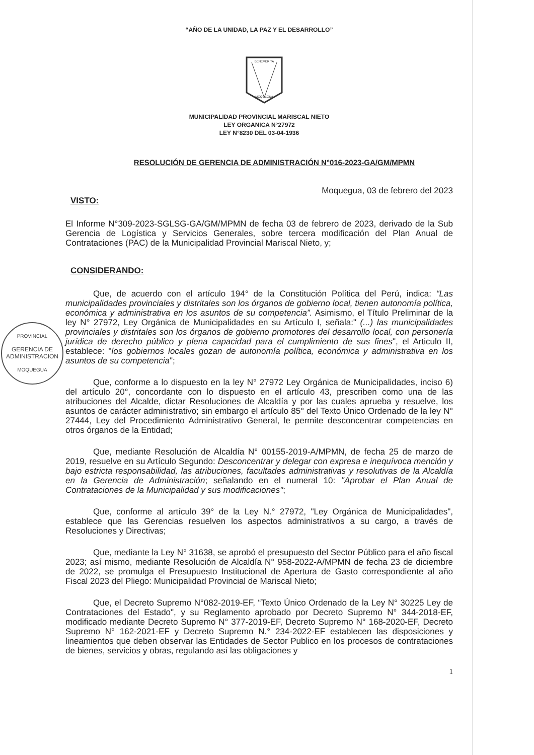PROVINCIAL
GERENCIA DE
ADMINISTRACION
MOQUEGUA
“AÑO DE LA UNIDAD, LA PAZ Y EL DESARROLLO”
BENEMERITA
MOQUEGUA
MUNICIPALIDAD PROVINCIAL MARISCAL NIETO
LEY ORGANICA N°27972
LEY N°8230 DEL 03-04-1936
RESOLUCIÓN DE GERENCIA DE ADMINISTRACIÓN N°016-2023-GA/GM/MPMN
Moquegua, 03 de febrero del 2023
VISTO:
El Informe N°309-2023-SGLSG-GA/GM/MPMN de fecha 03 de febrero de 2023, derivado de la Sub Gerencia de Logística y Servicios Generales, sobre tercera modificación del Plan Anual de Contrataciones (PAC) de la Municipalidad Provincial Mariscal Nieto, y;
CONSIDERANDO:
Que, de acuerdo con el artículo 194° de la Constitución Política del Perú, indica: “Las municipalidades provinciales y distritales son los órganos de gobierno local, tienen autonomía política, económica y administrativa en los asuntos de su competencia”. Asimismo, el Título Preliminar de la ley N° 27972, Ley Orgánica de Municipalidades en su Artículo I, señala:" (...) las municipalidades provinciales y distritales son los órganos de gobierno promotores del desarrollo local, con personería jurídica de derecho público y plena capacidad para el cumplimiento de sus fines", el Articulo II, establece: "los gobiernos locales gozan de autonomía política, económica y administrativa en los asuntos de su competencia";
Que, conforme a lo dispuesto en la ley N° 27972 Ley Orgánica de Municipalidades, inciso 6) del artículo 20°, concordante con lo dispuesto en el artículo 43, prescriben como una de las atribuciones del Alcalde, dictar Resoluciones de Alcaldía y por las cuales aprueba y resuelve, los asuntos de carácter administrativo; sin embargo el artículo 85° del Texto Único Ordenado de la ley N° 27444, Ley del Procedimiento Administrativo General, le permite desconcentrar competencias en otros órganos de la Entidad;
Que, mediante Resolución de Alcaldía N° 00155-2019-A/MPMN, de fecha 25 de marzo de 2019, resuelve en su Artículo Segundo: Desconcentrar y delegar con expresa e inequívoca mención y bajo estricta responsabilidad, las atribuciones, facultades administrativas y resolutivas de la Alcaldía en la Gerencia de Administración; señalando en el numeral 10: "Aprobar el Plan Anual de Contrataciones de la Municipalidad y sus modificaciones";
Que, conforme al artículo 39° de la Ley N.° 27972, "Ley Orgánica de Municipalidades", establece que las Gerencias resuelven los aspectos administrativos a su cargo, a través de Resoluciones y Directivas;
Que, mediante la Ley N° 31638, se aprobó el presupuesto del Sector Público para el año fiscal 2023; así mismo, mediante Resolución de Alcaldía N° 958-2022-A/MPMN de fecha 23 de diciembre de 2022, se promulga el Presupuesto Institucional de Apertura de Gasto correspondiente al año Fiscal 2023 del Pliego: Municipalidad Provincial de Mariscal Nieto;
Que, el Decreto Supremo N°082-2019-EF, “Texto Único Ordenado de la Ley N° 30225 Ley de Contrataciones del Estado", y su Reglamento aprobado por Decreto Supremo N° 344-2018-EF, modificado mediante Decreto Supremo N° 377-2019-EF, Decreto Supremo N° 168-2020-EF, Decreto Supremo N° 162-2021-EF y Decreto Supremo N.° 234-2022-EF establecen las disposiciones y lineamientos que deben observar las Entidades de Sector Publico en los procesos de contrataciones de bienes, servicios y obras, regulando así las obligaciones y
1